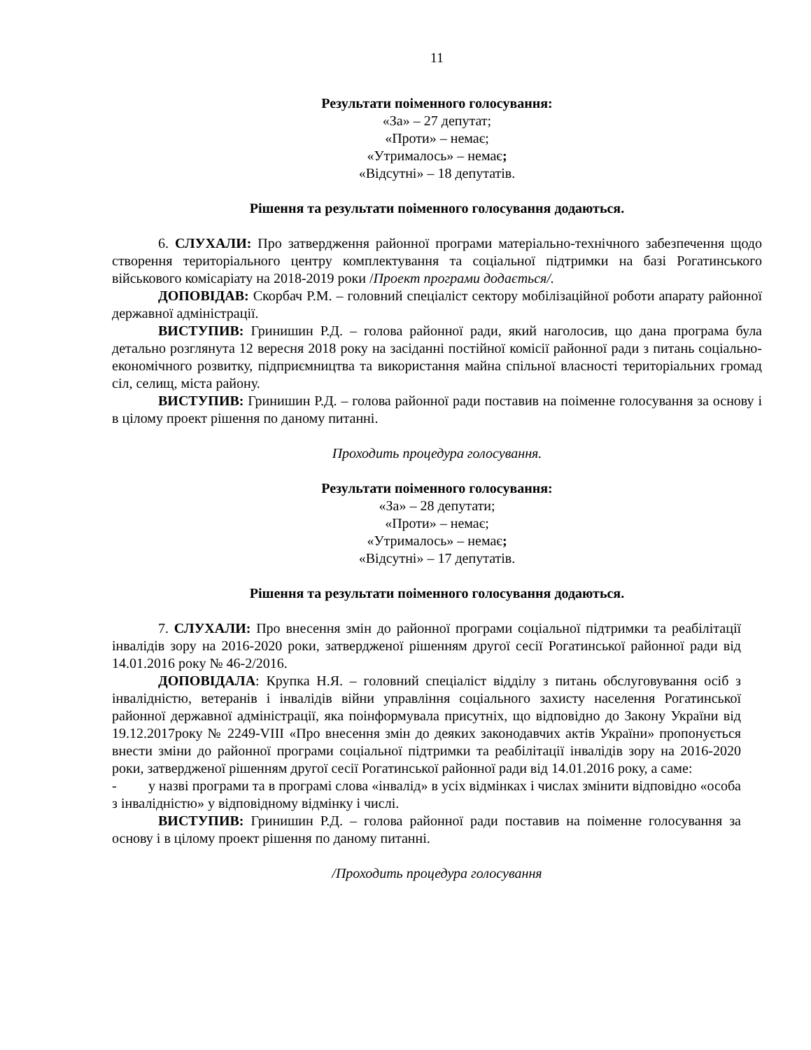11
Результати поіменного голосування:
«За» – 27 депутат;
«Проти» – немає;
«Утрималось» – немає;
«Відсутні» – 18 депутатів.
Рішення та результати поіменного голосування додаються.
6. СЛУХАЛИ: Про затвердження районної програми матеріально-технічного забезпечення щодо створення територіального центру комплектування та соціальної підтримки на базі Рогатинського військового комісаріату на 2018-2019 роки /Проект програми додається/.
ДОПОВІДАВ: Скорбач Р.М. – головний спеціаліст сектору мобілізаційної роботи апарату районної державної адміністрації.
ВИСТУПИВ: Гринишин Р.Д. – голова районної ради, який наголосив, що дана програма була детально розглянута 12 вересня 2018 року на засіданні постійної комісії районної ради з питань соціально-економічного розвитку, підприємництва та використання майна спільної власності територіальних громад сіл, селищ, міста району.
ВИСТУПИВ: Гринишин Р.Д. – голова районної ради поставив на поіменне голосування за основу і в цілому проект рішення по даному питанні.
Проходить процедура голосування.
Результати поіменного голосування:
«За» – 28 депутати;
«Проти» – немає;
«Утрималось» – немає;
«Відсутні» – 17 депутатів.
Рішення та результати поіменного голосування додаються.
7. СЛУХАЛИ: Про внесення змін до районної програми соціальної підтримки та реабілітації інвалідів зору на 2016-2020 роки, затвердженої рішенням другої сесії Рогатинської районної ради від 14.01.2016 року № 46-2/2016.
ДОПОВІДАЛА: Крупка Н.Я. – головний спеціаліст відділу з питань обслуговування осіб з інвалідністю, ветеранів і інвалідів війни управління соціального захисту населення Рогатинської районної державної адміністрації, яка поінформувала присутніх, що відповідно до Закону України від 19.12.2017року № 2249-VIII «Про внесення змін до деяких законодавчих актів України» пропонується внести зміни до районної програми соціальної підтримки та реабілітації інвалідів зору на 2016-2020 роки, затвердженої рішенням другої сесії Рогатинської районної ради від 14.01.2016 року, а саме:
- у назві програми та в програмі слова «інвалід» в усіх відмінках і числах змінити відповідно «особа з інвалідністю» у відповідному відмінку і числі.
ВИСТУПИВ: Гринишин Р.Д. – голова районної ради поставив на поіменне голосування за основу і в цілому проект рішення по даному питанні.
/Проходить процедура голосування